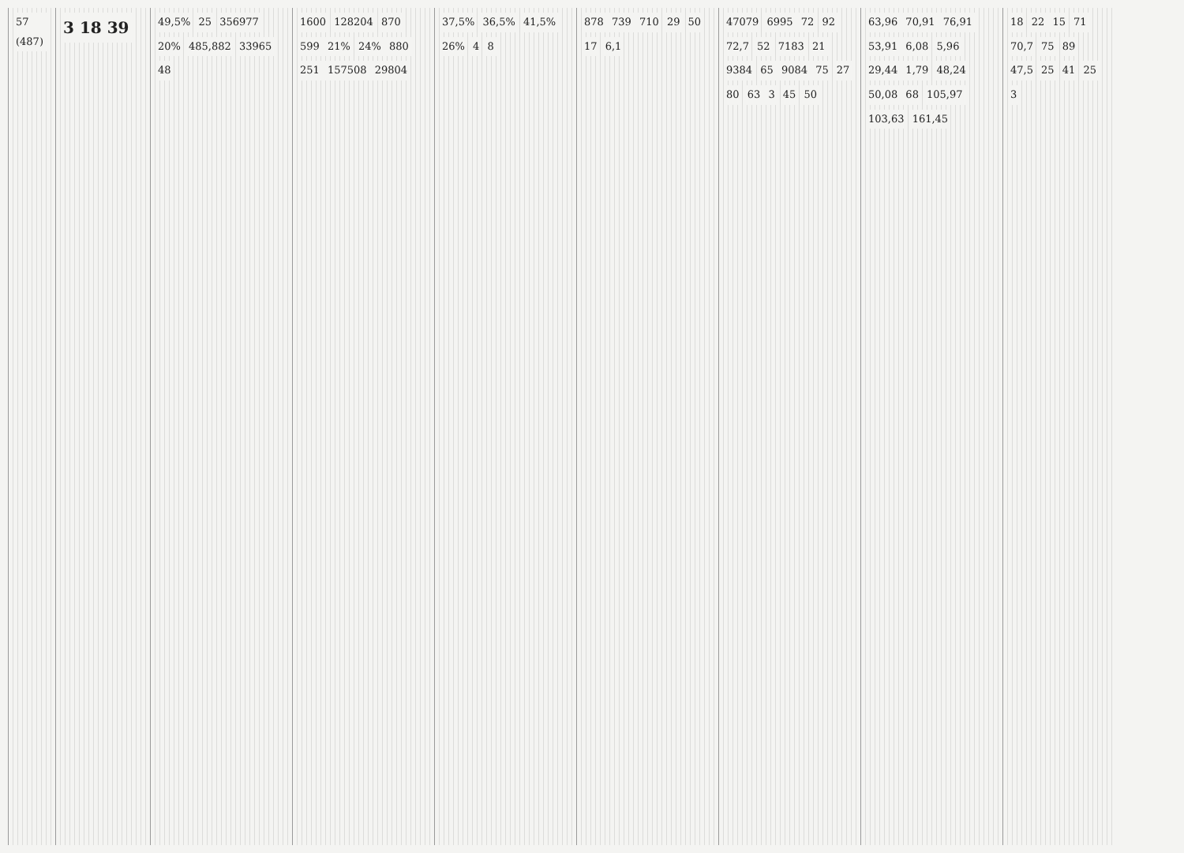57 (487)
3 18 39
49,5% 25 356977 20% 485,882 33965 48
1600 128204 870 599 21% 24% 880 251 157508 29804
37,5% 36,5% 41,5% 26% 4 8
878 739 710 29 50 17 6,1
47079 6995 72 92 72,7 52 7183 21 9384 65 9084 75 27 80 63 3 45 50
63,96 70,91 76,91 53,91 6,08 5,96 29,44 1,79 48,24 50,08 68 105,97 103,63 161,45
18 22 15 71 70,7 75 89 47,5 25 41 25 3